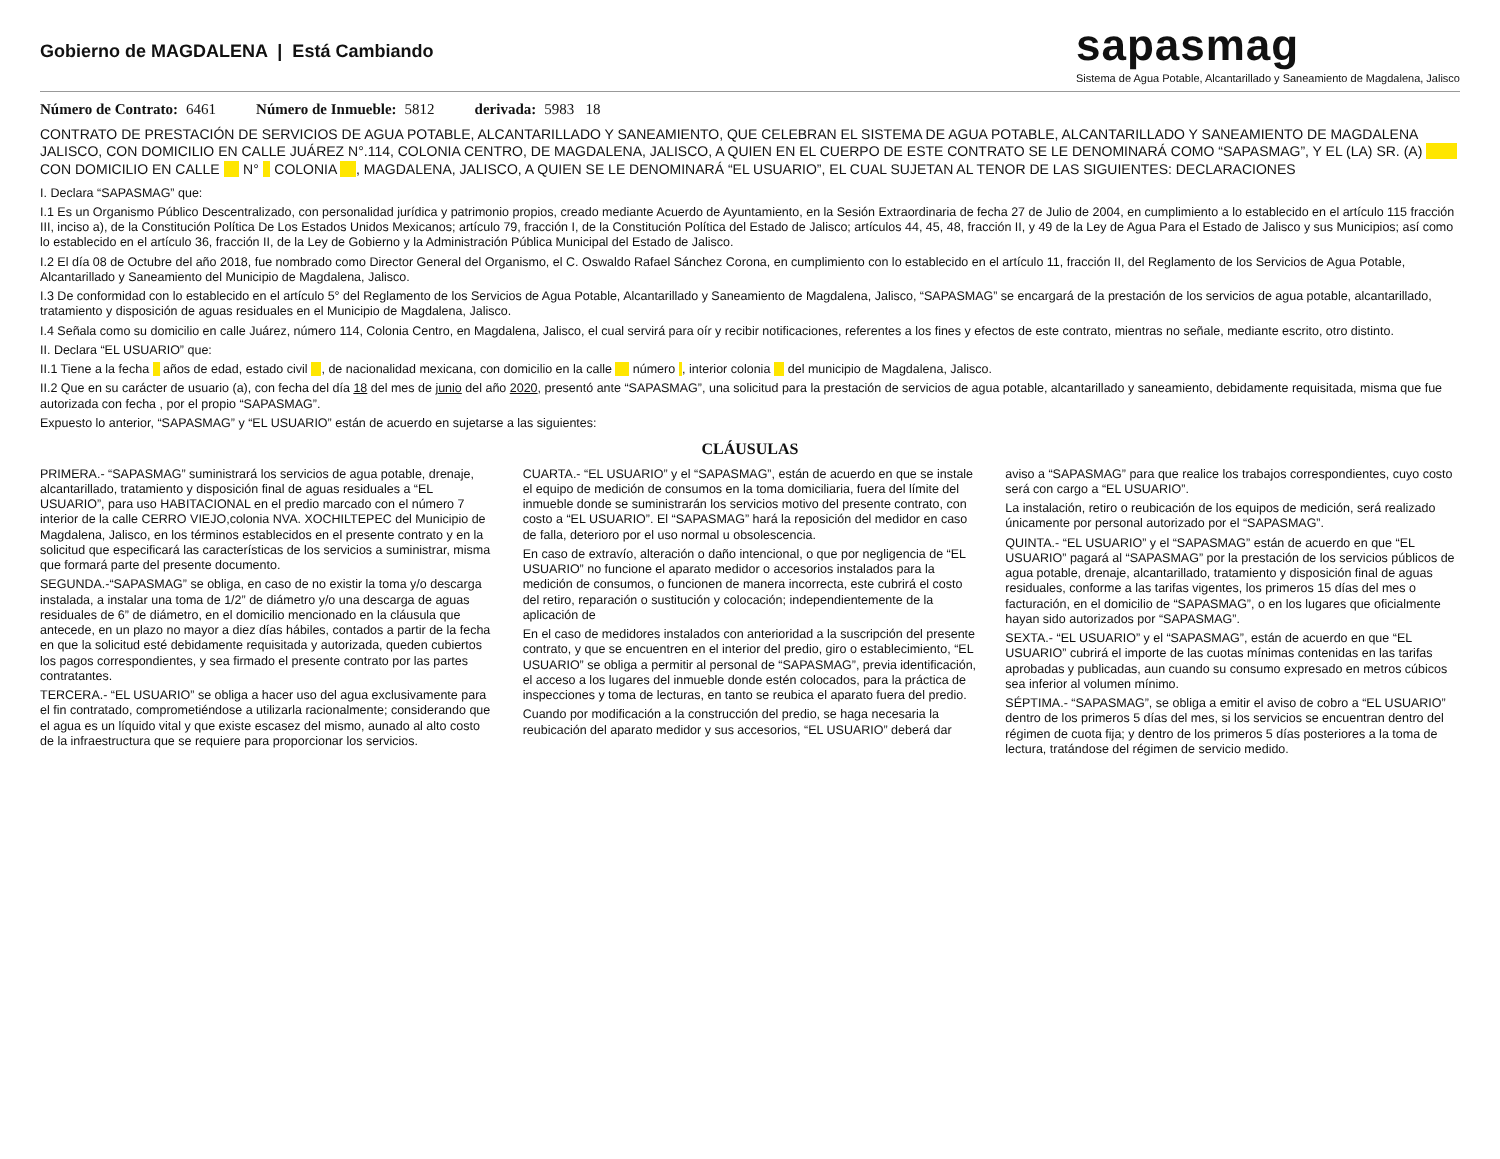Gobierno de MAGDALENA | Está Cambiando
sapasmag
Sistema de Agua Potable, Alcantarillado y Saneamiento de Magdalena, Jalisco
Número de Contrato: 6461 Número de Inmueble: 5812 derivada: 5983 18
CONTRATO DE PRESTACIÓN DE SERVICIOS DE AGUA POTABLE, ALCANTARILLADO Y SANEAMIENTO, QUE CELEBRAN EL SISTEMA DE AGUA POTABLE, ALCANTARILLADO Y SANEAMIENTO DE MAGDALENA JALISCO, CON DOMICILIO EN CALLE JUÁREZ N°.114, COLONIA CENTRO, DE MAGDALENA, JALISCO, A QUIEN EN EL CUERPO DE ESTE CONTRATO SE LE DENOMINARÁ COMO “SAPASMAG”, Y EL (LA) SR. (A) CON DOMICILIO EN CALLE N° COLONIA , MAGDALENA, JALISCO, A QUIEN SE LE DENOMINARÁ “EL USUARIO”, EL CUAL SUJETAN AL TENOR DE LAS SIGUIENTES: DECLARACIONES
I. Declara “SAPASMAG” que:
I.1 Es un Organismo Público Descentralizado, con personalidad jurídica y patrimonio propios, creado mediante Acuerdo de Ayuntamiento, en la Sesión Extraordinaria de fecha 27 de Julio de 2004, en cumplimiento a lo establecido en el artículo 115 fracción III, inciso a), de la Constitución Política De Los Estados Unidos Mexicanos; artículo 79, fracción I, de la Constitución Política del Estado de Jalisco; artículos 44, 45, 48, fracción II, y 49 de la Ley de Agua Para el Estado de Jalisco y sus Municipios; así como lo establecido en el artículo 36, fracción II, de la Ley de Gobierno y la Administración Pública Municipal del Estado de Jalisco.
I.2 El día 08 de Octubre del año 2018, fue nombrado como Director General del Organismo, el C. Oswaldo Rafael Sánchez Corona, en cumplimiento con lo establecido en el artículo 11, fracción II, del Reglamento de los Servicios de Agua Potable, Alcantarillado y Saneamiento del Municipio de Magdalena, Jalisco.
I.3 De conformidad con lo establecido en el artículo 5° del Reglamento de los Servicios de Agua Potable, Alcantarillado y Saneamiento de Magdalena, Jalisco, “SAPASMAG” se encargará de la prestación de los servicios de agua potable, alcantarillado, tratamiento y disposición de aguas residuales en el Municipio de Magdalena, Jalisco.
I.4 Señala como su domicilio en calle Juárez, número 114, Colonia Centro, en Magdalena, Jalisco, el cual servirá para oír y recibir notificaciones, referentes a los fines y efectos de este contrato, mientras no señale, mediante escrito, otro distinto.
II. Declara “EL USUARIO” que:
II.1 Tiene a la fecha años de edad, estado civil , de nacionalidad mexicana, con domicilio en la calle número , interior colonia del municipio de Magdalena, Jalisco.
II.2 Que en su carácter de usuario (a), con fecha del día 18 del mes de junio del año 2020, presentó ante “SAPASMAG”, una solicitud para la prestación de servicios de agua potable, alcantarillado y saneamiento, debidamente requisitada, misma que fue autorizada con fecha , por el propio “SAPASMAG”.
Expuesto lo anterior, “SAPASMAG” y “EL USUARIO” están de acuerdo en sujetarse a las siguientes:
CLÁUSULAS
PRIMERA.- “SAPASMAG” suministrará los servicios de agua potable, drenaje, alcantarillado, tratamiento y disposición final de aguas residuales a “EL USUARIO”, para uso HABITACIONAL en el predio marcado con el número 7 interior de la calle CERRO VIEJO,colonia NVA. XOCHILTEPEC del Municipio de Magdalena, Jalisco, en los términos establecidos en el presente contrato y en la solicitud que especificará las características de los servicios a suministrar, misma que formará parte del presente documento.
SEGUNDA.-“SAPASMAG” se obliga, en caso de no existir la toma y/o descarga instalada, a instalar una toma de 1/2” de diámetro y/o una descarga de aguas residuales de 6” de diámetro, en el domicilio mencionado en la cláusula que antecede, en un plazo no mayor a diez días hábiles, contados a partir de la fecha en que la solicitud esté debidamente requisitada y autorizada, queden cubiertos los pagos correspondientes, y sea firmado el presente contrato por las partes contratantes.
TERCERA.- “EL USUARIO” se obliga a hacer uso del agua exclusivamente para el fin contratado, comprometiéndose a utilizarla racionalmente; considerando que el agua es un líquido vital y que existe escasez del mismo, aunado al alto costo de la infraestructura que se requiere para proporcionar los servicios.
CUARTA.- “EL USUARIO” y el “SAPASMAG”, están de acuerdo en que se instale el equipo de medición de consumos en la toma domiciliaria, fuera del límite del inmueble donde se suministrarán los servicios motivo del presente contrato, con costo a “EL USUARIO”. El “SAPASMAG” hará la reposición del medidor en caso de falla, deterioro por el uso normal u obsolescencia.
En caso de extravío, alteración o daño intencional, o que por negligencia de “EL USUARIO” no funcione el aparato medidor o accesorios instalados para la medición de consumos, o funcionen de manera incorrecta, este cubrirá el costo del retiro, reparación o sustitución y colocación; independientemente de la aplicación de
En el caso de medidores instalados con anterioridad a la suscripción del presente contrato, y que se encuentren en el interior del predio, giro o establecimiento, “EL USUARIO” se obliga a permitir al personal de “SAPASMAG”, previa identificación, el acceso a los lugares del inmueble donde estén colocados, para la práctica de inspecciones y toma de lecturas, en tanto se reubica el aparato fuera del predio.
Cuando por modificación a la construcción del predio, se haga necesaria la reubicación del aparato medidor y sus accesorios, “EL USUARIO” deberá dar aviso a “SAPASMAG” para que realice los trabajos correspondientes, cuyo costo será con cargo a “EL USUARIO”.
La instalación, retiro o reubicación de los equipos de medición, será realizado únicamente por personal autorizado por el “SAPASMAG”.
QUINTA.- “EL USUARIO” y el “SAPASMAG” están de acuerdo en que “EL USUARIO” pagará al “SAPASMAG” por la prestación de los servicios públicos de agua potable, drenaje, alcantarillado, tratamiento y disposición final de aguas residuales, conforme a las tarifas vigentes, los primeros 15 días del mes o facturación, en el domicilio de “SAPASMAG”, o en los lugares que oficialmente hayan sido autorizados por “SAPASMAG”.
SEXTA.- “EL USUARIO” y el “SAPASMAG”, están de acuerdo en que “EL USUARIO” cubrirá el importe de las cuotas mínimas contenidas en las tarifas aprobadas y publicadas, aun cuando su consumo expresado en metros cúbicos sea inferior al volumen mínimo.
SÉPTIMA.- “SAPASMAG”, se obliga a emitir el aviso de cobro a “EL USUARIO” dentro de los primeros 5 días del mes, si los servicios se encuentran dentro del régimen de cuota fija; y dentro de los primeros 5 días posteriores a la toma de lectura, tratándose del régimen de servicio medido.